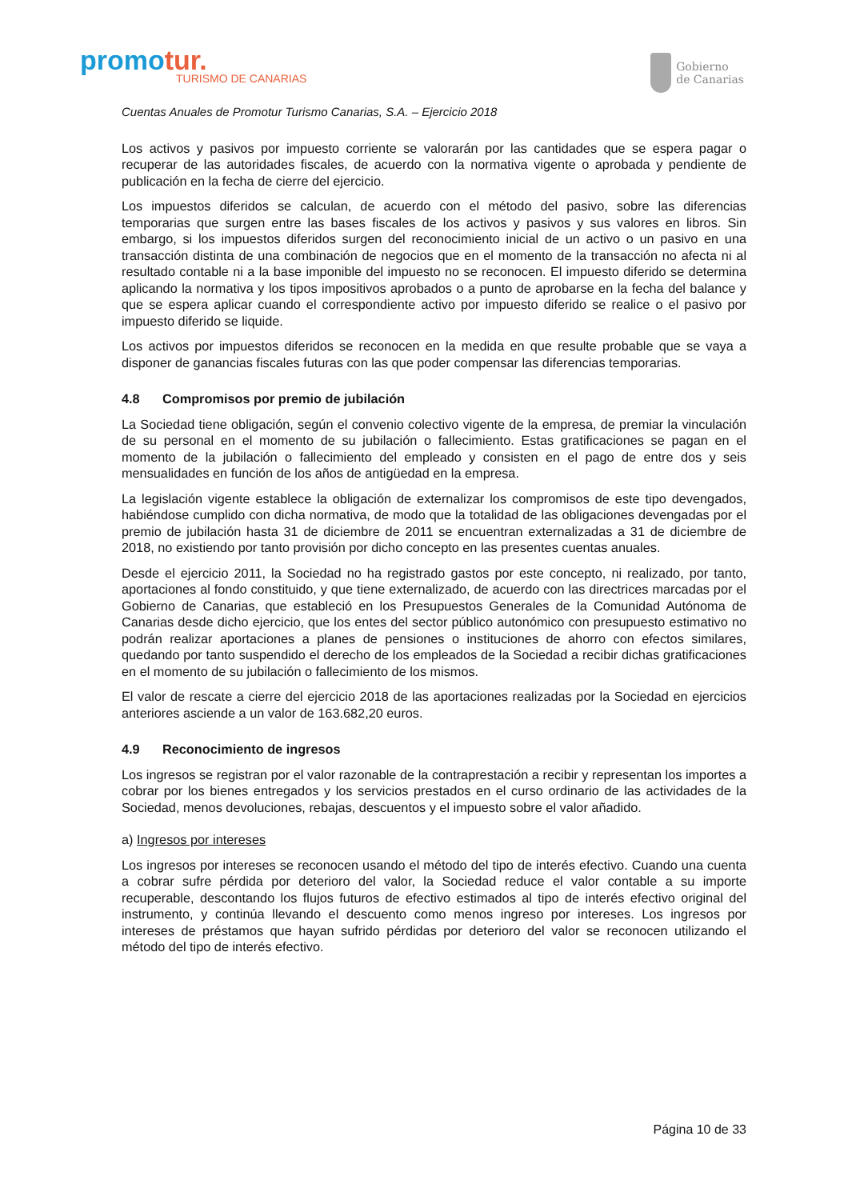promotur.
TURISMO DE CANARIAS
Gobierno
de Canarias
Cuentas Anuales de Promotur Turismo Canarias, S.A. – Ejercicio 2018
Los activos y pasivos por impuesto corriente se valorarán por las cantidades que se espera pagar o recuperar de las autoridades fiscales, de acuerdo con la normativa vigente o aprobada y pendiente de publicación en la fecha de cierre del ejercicio.
Los impuestos diferidos se calculan, de acuerdo con el método del pasivo, sobre las diferencias temporarias que surgen entre las bases fiscales de los activos y pasivos y sus valores en libros. Sin embargo, si los impuestos diferidos surgen del reconocimiento inicial de un activo o un pasivo en una transacción distinta de una combinación de negocios que en el momento de la transacción no afecta ni al resultado contable ni a la base imponible del impuesto no se reconocen. El impuesto diferido se determina aplicando la normativa y los tipos impositivos aprobados o a punto de aprobarse en la fecha del balance y que se espera aplicar cuando el correspondiente activo por impuesto diferido se realice o el pasivo por impuesto diferido se liquide.
Los activos por impuestos diferidos se reconocen en la medida en que resulte probable que se vaya a disponer de ganancias fiscales futuras con las que poder compensar las diferencias temporarias.
4.8 Compromisos por premio de jubilación
La Sociedad tiene obligación, según el convenio colectivo vigente de la empresa, de premiar la vinculación de su personal en el momento de su jubilación o fallecimiento. Estas gratificaciones se pagan en el momento de la jubilación o fallecimiento del empleado y consisten en el pago de entre dos y seis mensualidades en función de los años de antigüedad en la empresa.
La legislación vigente establece la obligación de externalizar los compromisos de este tipo devengados, habiéndose cumplido con dicha normativa, de modo que la totalidad de las obligaciones devengadas por el premio de jubilación hasta 31 de diciembre de 2011 se encuentran externalizadas a 31 de diciembre de 2018, no existiendo por tanto provisión por dicho concepto en las presentes cuentas anuales.
Desde el ejercicio 2011, la Sociedad no ha registrado gastos por este concepto, ni realizado, por tanto, aportaciones al fondo constituido, y que tiene externalizado, de acuerdo con las directrices marcadas por el Gobierno de Canarias, que estableció en los Presupuestos Generales de la Comunidad Autónoma de Canarias desde dicho ejercicio, que los entes del sector público autonómico con presupuesto estimativo no podrán realizar aportaciones a planes de pensiones o instituciones de ahorro con efectos similares, quedando por tanto suspendido el derecho de los empleados de la Sociedad a recibir dichas gratificaciones en el momento de su jubilación o fallecimiento de los mismos.
El valor de rescate a cierre del ejercicio 2018 de las aportaciones realizadas por la Sociedad en ejercicios anteriores asciende a un valor de 163.682,20 euros.
4.9 Reconocimiento de ingresos
Los ingresos se registran por el valor razonable de la contraprestación a recibir y representan los importes a cobrar por los bienes entregados y los servicios prestados en el curso ordinario de las actividades de la Sociedad, menos devoluciones, rebajas, descuentos y el impuesto sobre el valor añadido.
a) Ingresos por intereses
Los ingresos por intereses se reconocen usando el método del tipo de interés efectivo. Cuando una cuenta a cobrar sufre pérdida por deterioro del valor, la Sociedad reduce el valor contable a su importe recuperable, descontando los flujos futuros de efectivo estimados al tipo de interés efectivo original del instrumento, y continúa llevando el descuento como menos ingreso por intereses. Los ingresos por intereses de préstamos que hayan sufrido pérdidas por deterioro del valor se reconocen utilizando el método del tipo de interés efectivo.
Página 10 de 33